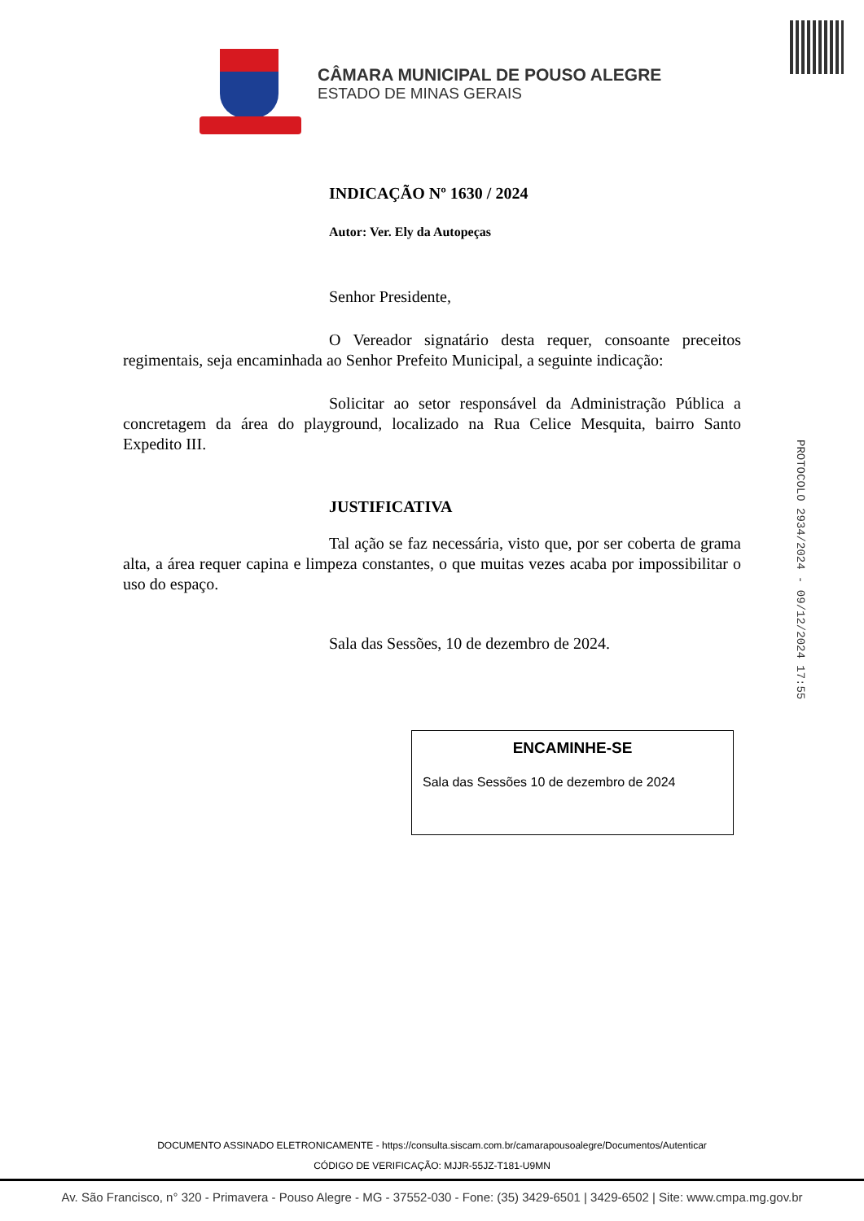CÂMARA MUNICIPAL DE POUSO ALEGRE
ESTADO DE MINAS GERAIS
INDICAÇÃO Nº 1630 / 2024
Autor: Ver. Ely da Autopeças
Senhor Presidente,
O Vereador signatário desta requer, consoante preceitos regimentais, seja encaminhada ao Senhor Prefeito Municipal, a seguinte indicação:
Solicitar ao setor responsável da Administração Pública a concretagem da área do playground, localizado na Rua Celice Mesquita, bairro Santo Expedito III.
JUSTIFICATIVA
Tal ação se faz necessária, visto que, por ser coberta de grama alta, a área requer capina e limpeza constantes, o que muitas vezes acaba por impossibilitar o uso do espaço.
Sala das Sessões, 10 de dezembro de 2024.
PROTOCOLO 2934/2024 - 09/12/2024 17:55
ENCAMINHE-SE
Sala das Sessões 10 de dezembro de 2024
DOCUMENTO ASSINADO ELETRONICAMENTE - https://consulta.siscam.com.br/camarapousoalegre/Documentos/Autenticar
CÓDIGO DE VERIFICAÇÃO: MJJR-55JZ-T181-U9MN
Av. São Francisco, n° 320 - Primavera - Pouso Alegre - MG - 37552-030 - Fone: (35) 3429-6501 | 3429-6502 | Site: www.cmpa.mg.gov.br